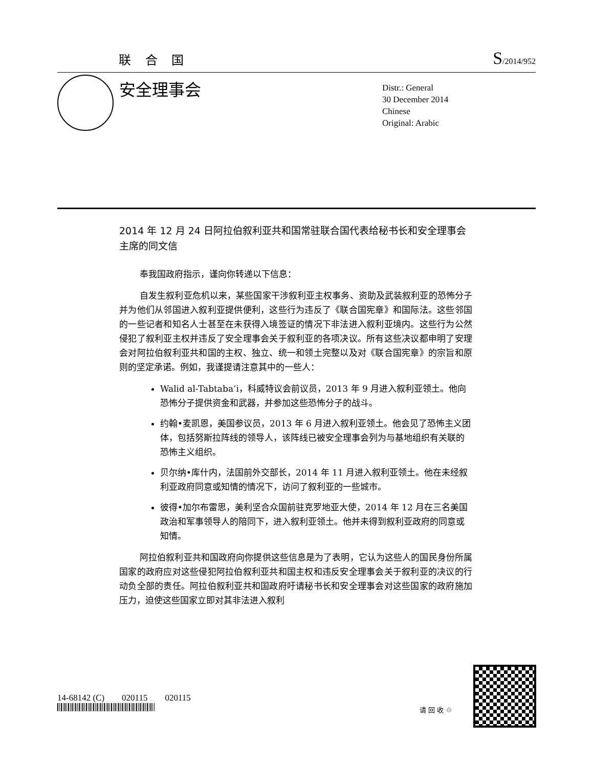联 合 国 S/2014/952
安全理事会
Distr.: General
30 December 2014
Chinese
Original: Arabic
2014 年 12 月 24 日阿拉伯叙利亚共和国常驻联合国代表给秘书长和安全理事会主席的同文信
奉我国政府指示，谨向你转递以下信息：
自发生叙利亚危机以来，某些国家干涉叙利亚主权事务、资助及武装叙利亚的恐怖分子并为他们从邻国进入叙利亚提供便利，这些行为违反了《联合国宪章》和国际法。这些邻国的一些记者和知名人士甚至在未获得入境签证的情况下非法进入叙利亚境内。这些行为公然侵犯了叙利亚主权并违反了安全理事会关于叙利亚的各项决议。所有这些决议都申明了安理会对阿拉伯叙利亚共和国的主权、独立、统一和领土完整以及对《联合国宪章》的宗旨和原则的坚定承诺。例如，我谨提请注意其中的一些人：
Walid al-Tabtaba’i，科威特议会前议员，2013 年 9 月进入叙利亚领土。他向恐怖分子提供资金和武器，并参加这些恐怖分子的战斗。
约翰•麦凯恩，美国参议员，2013 年 6 月进入叙利亚领土。他会见了恐怖主义团体，包括努斯拉阵线的领导人，该阵线已被安全理事会列为与基地组织有关联的恐怖主义组织。
贝尔纳•库什内，法国前外交部长，2014 年 11 月进入叙利亚领土。他在未经叙利亚政府同意或知情的情况下，访问了叙利亚的一些城市。
彼得•加尔布雷思，美利坚合众国前驻克罗地亚大使，2014 年 12 月在三名美国政治和军事领导人的陪同下，进入叙利亚领土。他并未得到叙利亚政府的同意或知情。
阿拉伯叙利亚共和国政府向你提供这些信息是为了表明，它认为这些人的国民身份所属国家的政府应对这些侵犯阿拉伯叙利亚共和国主权和违反安全理事会关于叙利亚的决议的行动负全部的责任。阿拉伯叙利亚共和国政府吁请秘书长和安全理事会对这些国家的政府施加压力，迫使这些国家立即对其非法进入叙利
14-68142 (C) 020115 020115
请 回 收 ♲